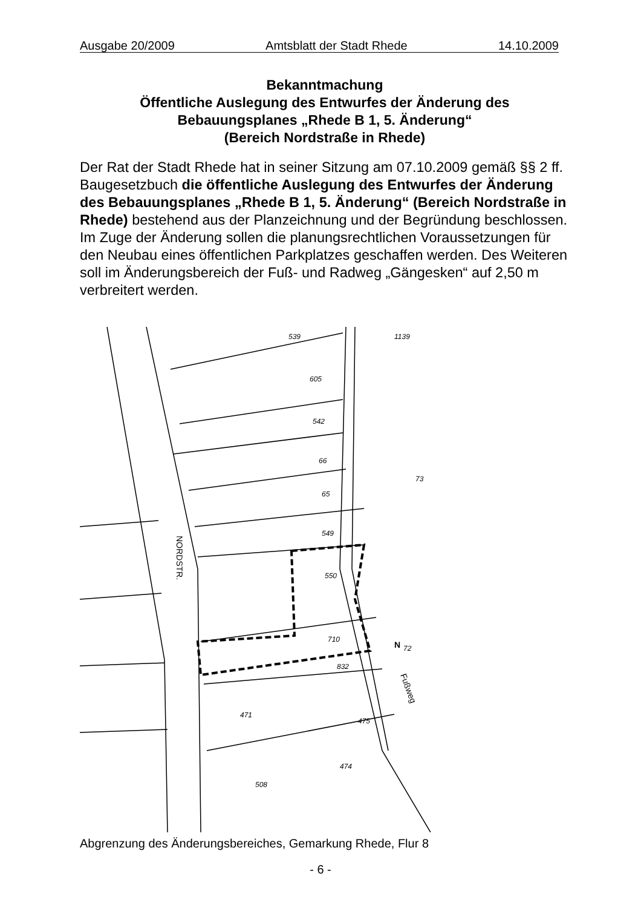Ausgabe 20/2009 Amtsblatt der Stadt Rhede 14.10.2009
Bekanntmachung
Öffentliche Auslegung des Entwurfes der Änderung des Bebauungsplanes „Rhede B 1, 5. Änderung“
(Bereich Nordstraße in Rhede)
Der Rat der Stadt Rhede hat in seiner Sitzung am 07.10.2009 gemäß §§ 2 ff. Baugesetzbuch die öffentliche Auslegung des Entwurfes der Änderung des Bebauungsplanes „Rhede B 1, 5. Änderung“ (Bereich Nordstraße in Rhede) bestehend aus der Planzeichnung und der Begründung beschlossen.
Im Zuge der Änderung sollen die planungsrechtlichen Voraussetzungen für den Neubau eines öffentlichen Parkplatzes geschaffen werden. Des Weiteren soll im Änderungsbereich der Fuß- und Radweg „Gängesken“ auf 2,50 m verbreitert werden.
539
1139
605
542
66
65
549
550
710
832
475
474
508
471
73
72
N
NORDSTR.
Fußweg
Abgrenzung des Änderungsbereiches, Gemarkung Rhede, Flur 8
- 6 -